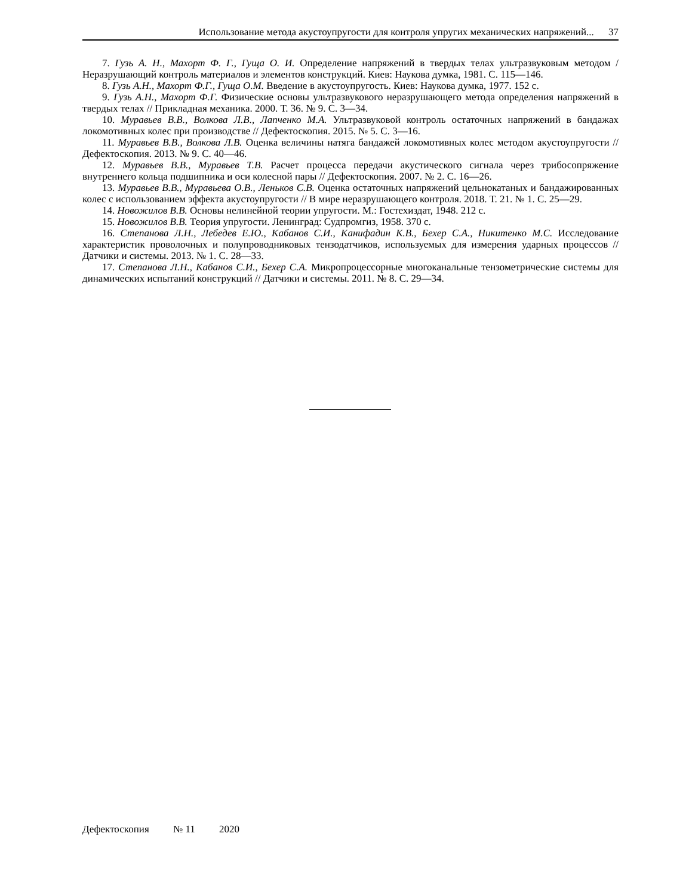Использование метода акустоупругости для контроля упругих механических напряжений... 37
7. Гузь А. Н., Махорт Ф. Г., Гуща О. И. Определение напряжений в твердых телах ультразвуковым методом / Неразрушающий контроль материалов и элементов конструкций. Киев: Наукова думка, 1981. С. 115—146.
8. Гузь А.Н., Махорт Ф.Г., Гуща О.М. Введение в акустоупругость. Киев: Наукова думка, 1977. 152 с.
9. Гузь А.Н., Махорт Ф.Г. Физические основы ультразвукового неразрушающего метода определения напряжений в твердых телах // Прикладная механика. 2000. Т. 36. № 9. С. 3—34.
10. Муравьев В.В., Волкова Л.В., Лапченко М.А. Ультразвуковой контроль остаточных напряжений в бандажах локомотивных колес при производстве // Дефектоскопия. 2015. № 5. С. 3—16.
11. Муравьев В.В., Волкова Л.В. Оценка величины натяга бандажей локомотивных колес методом акустоупругости // Дефектоскопия. 2013. № 9. С. 40—46.
12. Муравьев В.В., Муравьев Т.В. Расчет процесса передачи акустического сигнала через трибосопряжение внутреннего кольца подшипника и оси колесной пары // Дефектоскопия. 2007. № 2. С. 16—26.
13. Муравьев В.В., Муравьева О.В., Леньков С.В. Оценка остаточных напряжений цельнокатаных и бандажированных колес с использованием эффекта акустоупругости // В мире неразрушающего контроля. 2018. Т. 21. № 1. С. 25—29.
14. Новожилов В.В. Основы нелинейной теории упругости. М.: Гостехиздат, 1948. 212 с.
15. Новожилов В.В. Теория упругости. Ленинград: Судпромгиз, 1958. 370 с.
16. Степанова Л.Н., Лебедев Е.Ю., Кабанов С.И., Канифадин К.В., Бехер С.А., Никитенко М.С. Исследование характеристик проволочных и полупроводниковых тензодатчиков, используемых для измерения ударных процессов // Датчики и системы. 2013. № 1. С. 28—33.
17. Степанова Л.Н., Кабанов С.И., Бехер С.А. Микропроцессорные многоканальные тензометрические системы для динамических испытаний конструкций // Датчики и системы. 2011. № 8. С. 29—34.
Дефектоскопия № 11 2020